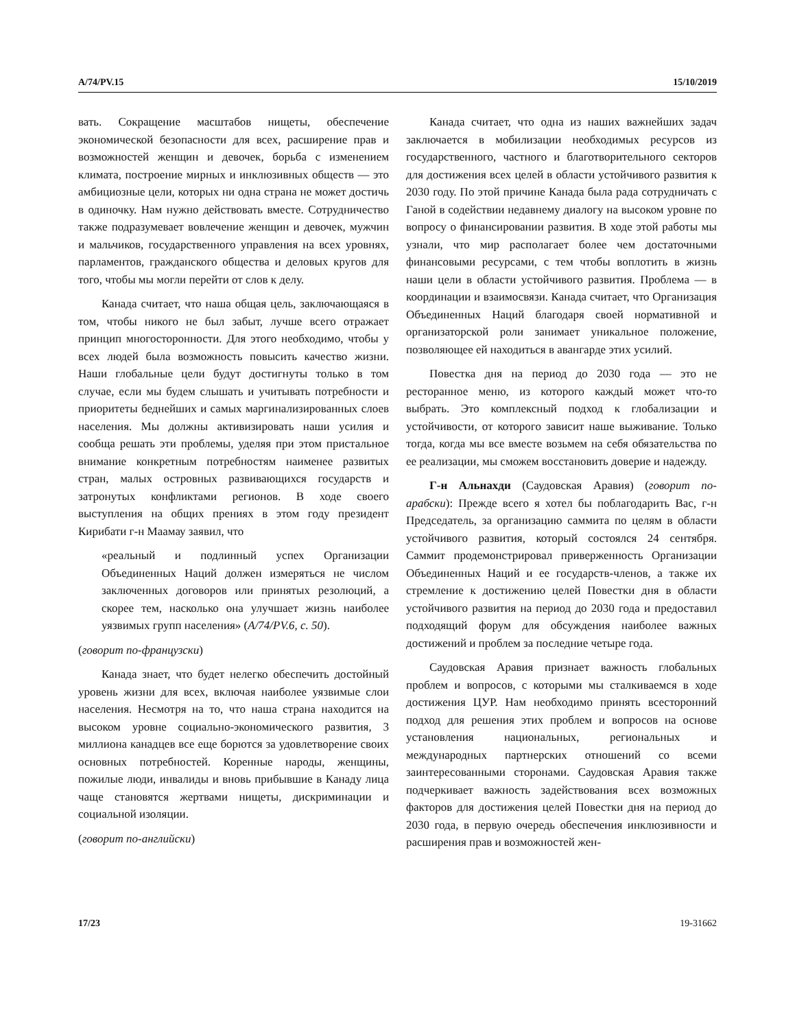A/74/PV.15 15/10/2019
вать. Сокращение масштабов нищеты, обеспечение экономической безопасности для всех, расширение прав и возможностей женщин и девочек, борьба с изменением климата, построение мирных и инклюзивных обществ — это амбициозные цели, которых ни одна страна не может достичь в одиночку. Нам нужно действовать вместе. Сотрудничество также подразумевает вовлечение женщин и девочек, мужчин и мальчиков, государственного управления на всех уровнях, парламентов, гражданского общества и деловых кругов для того, чтобы мы могли перейти от слов к делу.
Канада считает, что наша общая цель, заключающаяся в том, чтобы никого не был забыт, лучше всего отражает принцип многосторонности. Для этого необходимо, чтобы у всех людей была возможность повысить качество жизни. Наши глобальные цели будут достигнуты только в том случае, если мы будем слышать и учитывать потребности и приоритеты беднейших и самых маргинализированных слоев населения. Мы должны активизировать наши усилия и сообща решать эти проблемы, уделяя при этом пристальное внимание конкретным потребностям наименее развитых стран, малых островных развивающихся государств и затронутых конфликтами регионов. В ходе своего выступления на общих прениях в этом году президент Кирибати г-н Маамау заявил, что
«реальный и подлинный успех Организации Объединенных Наций должен измеряться не числом заключенных договоров или принятых резолюций, а скорее тем, насколько она улучшает жизнь наиболее уязвимых групп населения» (A/74/PV.6, с. 50).
(говорит по-французски)
Канада знает, что будет нелегко обеспечить достойный уровень жизни для всех, включая наиболее уязвимые слои населения. Несмотря на то, что наша страна находится на высоком уровне социально-экономического развития, 3 миллиона канадцев все еще борются за удовлетворение своих основных потребностей. Коренные народы, женщины, пожилые люди, инвалиды и вновь прибывшие в Канаду лица чаще становятся жертвами нищеты, дискриминации и социальной изоляции.
(говорит по-английски)
Канада считает, что одна из наших важнейших задач заключается в мобилизации необходимых ресурсов из государственного, частного и благотворительного секторов для достижения всех целей в области устойчивого развития к 2030 году. По этой причине Канада была рада сотрудничать с Ганой в содействии недавнему диалогу на высоком уровне по вопросу о финансировании развития. В ходе этой работы мы узнали, что мир располагает более чем достаточными финансовыми ресурсами, с тем чтобы воплотить в жизнь наши цели в области устойчивого развития. Проблема — в координации и взаимосвязи. Канада считает, что Организация Объединенных Наций благодаря своей нормативной и организаторской роли занимает уникальное положение, позволяющее ей находиться в авангарде этих усилий.
Повестка дня на период до 2030 года — это не ресторанное меню, из которого каждый может что-то выбрать. Это комплексный подход к глобализации и устойчивости, от которого зависит наше выживание. Только тогда, когда мы все вместе возьмем на себя обязательства по ее реализации, мы сможем восстановить доверие и надежду.
Г-н Альнахди (Саудовская Аравия) (говорит по-арабски): Прежде всего я хотел бы поблагодарить Вас, г-н Председатель, за организацию саммита по целям в области устойчивого развития, который состоялся 24 сентября. Саммит продемонстрировал приверженность Организации Объединенных Наций и ее государств-членов, а также их стремление к достижению целей Повестки дня в области устойчивого развития на период до 2030 года и предоставил подходящий форум для обсуждения наиболее важных достижений и проблем за последние четыре года.
Саудовская Аравия признает важность глобальных проблем и вопросов, с которыми мы сталкиваемся в ходе достижения ЦУР. Нам необходимо принять всесторонний подход для решения этих проблем и вопросов на основе установления национальных, региональных и международных партнерских отношений со всеми заинтересованными сторонами. Саудовская Аравия также подчеркивает важность задействования всех возможных факторов для достижения целей Повестки дня на период до 2030 года, в первую очередь обеспечения инклюзивности и расширения прав и возможностей жен-
17/23 19-31662